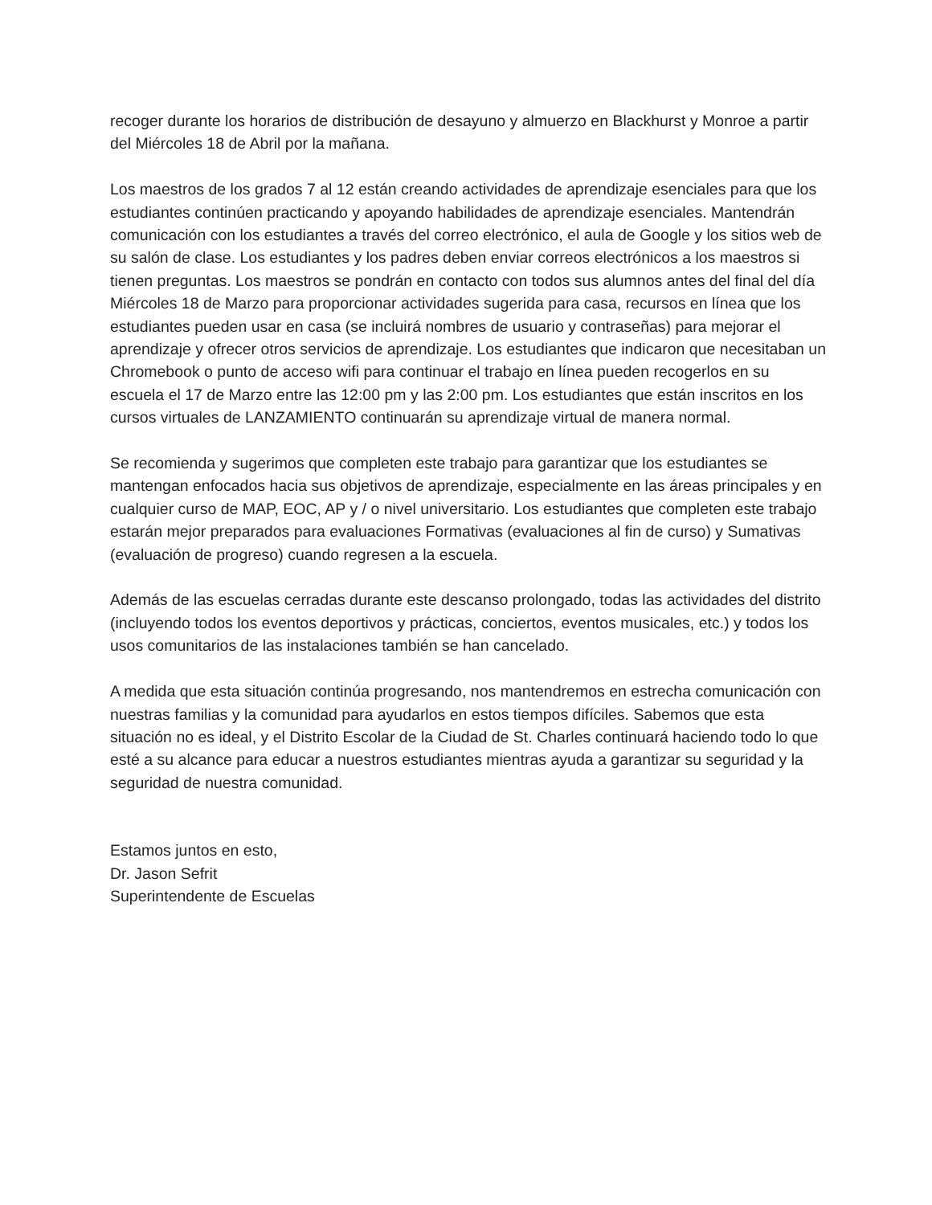recoger durante los horarios de distribución de desayuno y almuerzo en Blackhurst y Monroe a partir del Miércoles 18 de Abril por la mañana.
Los maestros de los grados 7 al 12 están creando actividades de aprendizaje esenciales para que los estudiantes continúen practicando y apoyando habilidades de aprendizaje esenciales. Mantendrán comunicación con los estudiantes a través del correo electrónico, el aula de Google y los sitios web de su salón de clase. Los estudiantes y los padres deben enviar correos electrónicos a los maestros si tienen preguntas. Los maestros se pondrán en contacto con todos sus alumnos antes del final del día Miércoles 18 de Marzo para proporcionar actividades sugerida para casa, recursos en línea que los estudiantes pueden usar en casa (se incluirá nombres de usuario y contraseñas) para mejorar el aprendizaje y ofrecer otros servicios de aprendizaje. Los estudiantes que indicaron que necesitaban un Chromebook o punto de acceso wifi para continuar el trabajo en línea pueden recogerlos en su escuela el 17 de Marzo entre las 12:00 pm y las 2:00 pm. Los estudiantes que están inscritos en los cursos virtuales de LANZAMIENTO continuarán su aprendizaje virtual de manera normal.
Se recomienda y sugerimos que completen este trabajo para garantizar que los estudiantes se mantengan enfocados hacia sus objetivos de aprendizaje, especialmente en las áreas principales y en cualquier curso de MAP, EOC, AP y / o nivel universitario. Los estudiantes que completen este trabajo estarán mejor preparados para evaluaciones Formativas (evaluaciones al fin de curso) y Sumativas (evaluación de progreso) cuando regresen a la escuela.
Además de las escuelas cerradas durante este descanso prolongado, todas las actividades del distrito (incluyendo todos los eventos deportivos y prácticas, conciertos, eventos musicales, etc.) y todos los usos comunitarios de las instalaciones también se han cancelado.
A medida que esta situación continúa progresando, nos mantendremos en estrecha comunicación con nuestras familias y la comunidad para ayudarlos en estos tiempos difíciles. Sabemos que esta situación no es ideal, y el Distrito Escolar de la Ciudad de St. Charles continuará haciendo todo lo que esté a su alcance para educar a nuestros estudiantes mientras ayuda a garantizar su seguridad y la seguridad de nuestra comunidad.
Estamos juntos en esto,
Dr. Jason Sefrit
Superintendente de Escuelas